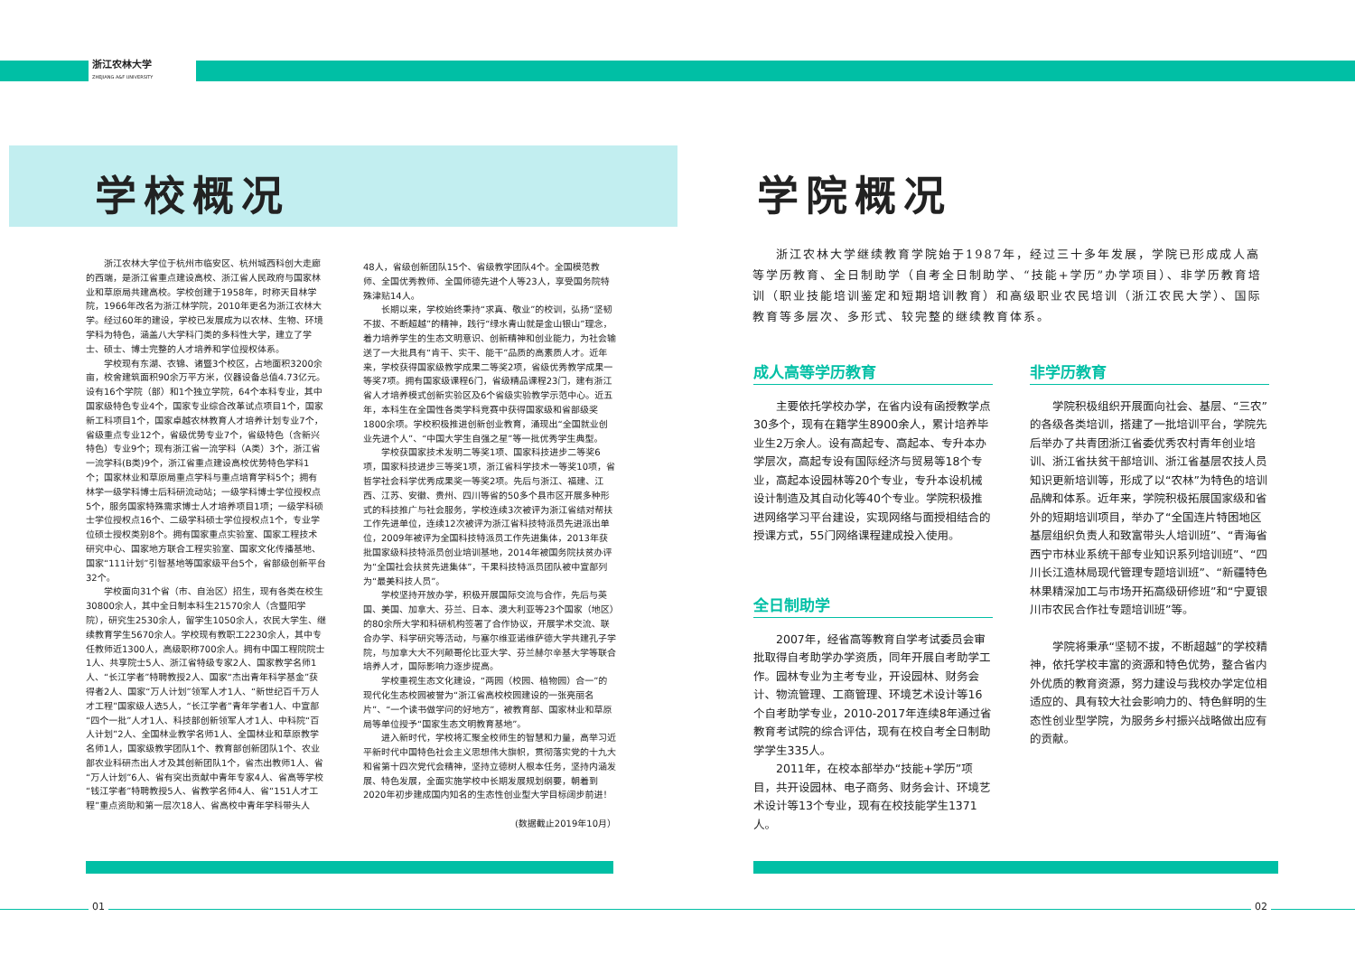浙江农林大学
ZHEJIANG A&F UNIVERSITY
学校概况 学院概况
浙江农林大学位于杭州市临安区、杭州城西科创大走廊的西端，是浙江省重点建设高校、浙江省人民政府与国家林业和草原局共建高校。学校创建于1958年，时称天目林学院，1966年改名为浙江林学院，2010年更名为浙江农林大学。经过60年的建设，学校已发展成为以农林、生物、环境学科为特色，涵盖八大学科门类的多科性大学，建立了学士、硕士、博士完整的人才培养和学位授权体系。
学校现有东湖、衣锦、诸暨3个校区，占地面积3200余亩，校舍建筑面积90余万平方米，仪器设备总值4.73亿元。设有16个学院（部）和1个独立学院，64个本科专业，其中国家级特色专业4个，国家专业综合改革试点项目1个，国家新工科项目1个，国家卓越农林教育人才培养计划专业7个，省级重点专业12个，省级优势专业7个，省级特色（含新兴特色）专业9个；现有浙江省一流学科（A类）3个，浙江省一流学科(B类)9个，浙江省重点建设高校优势特色学科1个；国家林业和草原局重点学科与重点培育学科5个；拥有林学一级学科博士后科研流动站；一级学科博士学位授权点5个，服务国家特殊需求博士人才培养项目1项；一级学科硕士学位授权点16个、二级学科硕士学位授权点1个，专业学位硕士授权类别8个。拥有国家重点实验室、国家工程技术研究中心、国家地方联合工程实验室、国家文化传播基地、国家“111计划”引智基地等国家级平台5个，省部级创新平台32个。
学校面向31个省（市、自治区）招生，现有各类在校生30800余人，其中全日制本科生21570余人（含暨阳学院），研究生2530余人，留学生1050余人，农民大学生、继续教育学生5670余人。学校现有教职工2230余人，其中专任教师近1300人，高级职称700余人。拥有中国工程院院士1人、共享院士5人、浙江省特级专家2人、国家教学名师1人、“长江学者”特聘教授2人、国家“杰出青年科学基金”获得者2人、国家“万人计划”领军人才1人、“新世纪百千万人才工程”国家级人选5人，“长江学者”青年学者1人、中宣部“四个一批”人才1人、科技部创新领军人才1人、中科院“百人计划”2人、全国林业教学名师1人、全国林业和草原教学名师1人，国家级教学团队1个、教育部创新团队1个、农业部农业科研杰出人才及其创新团队1个，省杰出教师1人、省“万人计划”6人、省有突出贡献中青年专家4人、省高等学校“钱江学者”特聘教授5人、省教学名师4人、省“151人才工程”重点资助和第一层次18人、省高校中青年学科带头人
48人，省级创新团队15个、省级教学团队4个。全国模范教师、全国优秀教师、全国师德先进个人等23人，享受国务院特殊津贴14人。
长期以来，学校始终秉持“求真、敬业”的校训，弘扬“坚韧不拔、不断超越”的精神，践行“绿水青山就是金山银山”理念，着力培养学生的生态文明意识、创新精神和创业能力，为社会输送了一大批具有“肯干、实干、能干”品质的高素质人才。近年来，学校获得国家级教学成果二等奖2项，省级优秀教学成果一等奖7项。拥有国家级课程6门，省级精品课程23门，建有浙江省人才培养模式创新实验区及6个省级实验教学示范中心。近五年，本科生在全国性各类学科竞赛中获得国家级和省部级奖1800余项。学校积极推进创新创业教育，涌现出“全国就业创业先进个人”、“中国大学生自强之星”等一批优秀学生典型。
学校获国家技术发明二等奖1项、国家科技进步二等奖6项，国家科技进步三等奖1项，浙江省科学技术一等奖10项，省哲学社会科学优秀成果奖一等奖2项。先后与浙江、福建、江西、江苏、安徽、贵州、四川等省的50多个县市区开展多种形式的科技推广与社会服务，学校连续3次被评为浙江省结对帮扶工作先进单位，连续12次被评为浙江省科技特派员先进派出单位，2009年被评为全国科技特派员工作先进集体，2013年获批国家级科技特派员创业培训基地，2014年被国务院扶贫办评为“全国社会扶贫先进集体”，干果科技特派员团队被中宣部列为“最美科技人员”。
学校坚持开放办学，积极开展国际交流与合作，先后与英国、美国、加拿大、芬兰、日本、澳大利亚等23个国家（地区）的80余所大学和科研机构签署了合作协议，开展学术交流、联合办学、科学研究等活动，与塞尔维亚诺维萨德大学共建孔子学院，与加拿大大不列颠哥伦比亚大学、芬兰赫尔辛基大学等联合培养人才，国际影响力逐步提高。
学校重视生态文化建设，“两园（校园、植物园）合一”的现代化生态校园被誉为“浙江省高校校园建设的一张亮丽名片”、“一个读书做学问的好地方”，被教育部、国家林业和草原局等单位授予“国家生态文明教育基地”。
进入新时代，学校将汇聚全校师生的智慧和力量，高举习近平新时代中国特色社会主义思想伟大旗帜，贯彻落实党的十九大和省第十四次党代会精神，坚持立德树人根本任务，坚持内涵发展、特色发展，全面实施学校中长期发展规划纲要，朝着到2020年初步建成国内知名的生态性创业型大学目标阔步前进！
(数据截止2019年10月）
浙江农林大学继续教育学院始于1987年，经过三十多年发展，学院已形成成人高等学历教育、全日制助学（自考全日制助学、“技能+学历”办学项目）、非学历教育培训（职业技能培训鉴定和短期培训教育）和高级职业农民培训（浙江农民大学）、国际教育等多层次、多形式、较完整的继续教育体系。
成人高等学历教育
主要依托学校办学，在省内设有函授教学点30多个，现有在籍学生8900余人，累计培养毕业生2万余人。设有高起专、高起本、专升本办学层次，高起专设有国际经济与贸易等18个专业，高起本设园林等20个专业，专升本设机械设计制造及其自动化等40个专业。学院积极推进网络学习平台建设，实现网络与面授相结合的授课方式，55门网络课程建成投入使用。
全日制助学
2007年，经省高等教育自学考试委员会审批取得自考助学办学资质，同年开展自考助学工作。园林专业为主考专业，开设园林、财务会计、物流管理、工商管理、环境艺术设计等16个自考助学专业，2010-2017年连续8年通过省教育考试院的综合评估，现有在校自考全日制助学学生335人。
2011年，在校本部举办“技能+学历”项目，共开设园林、电子商务、财务会计、环境艺术设计等13个专业，现有在校技能学生1371人。
非学历教育
学院积极组织开展面向社会、基层、“三农”的各级各类培训，搭建了一批培训平台，学院先后举办了共青团浙江省委优秀农村青年创业培训、浙江省扶贫干部培训、浙江省基层农技人员知识更新培训等，形成了以“农林”为特色的培训品牌和体系。近年来，学院积极拓展国家级和省外的短期培训项目，举办了“全国连片特困地区基层组织负责人和致富带头人培训班”、“青海省西宁市林业系统干部专业知识系列培训班”、“四川长江造林局现代管理专题培训班”、“新疆特色林果精深加工与市场开拓高级研修班”和“宁夏银川市农民合作社专题培训班”等。
学院将秉承“坚韧不拔，不断超越”的学校精神，依托学校丰富的资源和特色优势，整合省内外优质的教育资源，努力建设与我校办学定位相适应的、具有较大社会影响力的、特色鲜明的生态性创业型学院，为服务乡村振兴战略做出应有的贡献。
01 02